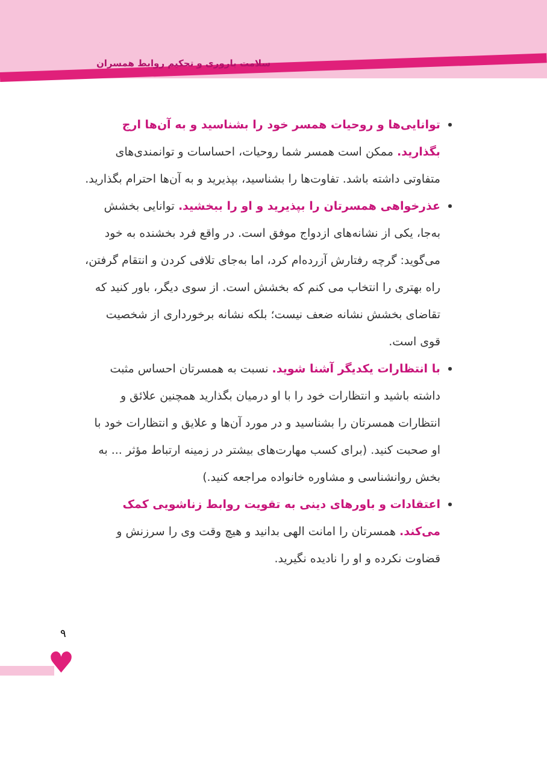سلامت باروری و تحکیم روابط همسران
توانایی‌ها و روحیات همسر خود را بشناسید و به آن‌ها ارج بگذارید. ممکن است همسر شما روحیات، احساسات و توانمندی‌های متفاوتی داشته باشد. تفاوت‌ها را بشناسید، بپذیرید و به آن‌ها احترام بگذارید.
عذرخواهی همسرتان را بپذیرید و او را ببخشید. توانایی بخشش به‌جا، یکی از نشانه‌های ازدواج موفق است. در واقع فرد بخشنده به خود می‌گوید: گرچه رفتارش آزرده‌ام کرد، اما به‌جای تلافی کردن و انتقام گرفتن، راه بهتری را انتخاب می کنم که بخشش است. از سوی دیگر، باور کنید که تقاضای بخشش نشانه ضعف نیست؛ بلکه نشانه برخورداری از شخصیت قوی است.
با انتظارات یکدیگر آشنا شوید. نسبت به همسرتان احساس مثبت داشته باشید و انتظارات خود را با او درمیان بگذارید همچنین علائق و انتظارات همسرتان را بشناسید و در مورد آن‌ها و علایق و انتظارات خود با او صحبت کنید. (برای کسب مهارت‌های بیشتر در زمینه ارتباط مؤثر ... به بخش روانشناسی و مشاوره خانواده مراجعه کنید.)
اعتقادات و باورهای دینی به تقویت روابط زناشویی کمک می‌کند. همسرتان را امانت الهی بدانید و هیچ وقت وی را سرزنش و قضاوت نکرده و او را نادیده نگیرید.
۹
♥